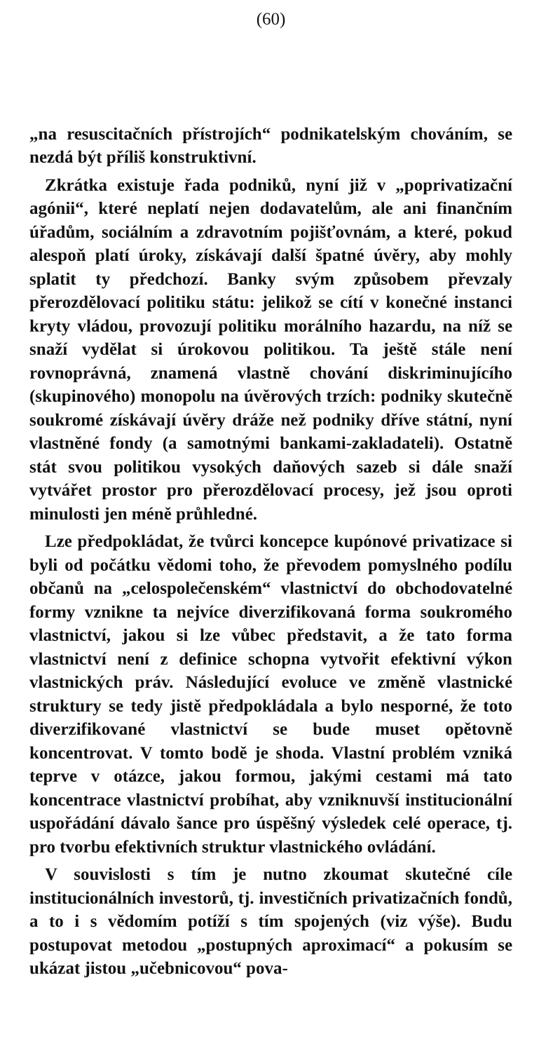(60)
„na resuscitačních přístrojích“ podnikatelským chováním, se nezdá být příliš konstruktivní.
Zkrátka existuje řada podniků, nyní již v „poprivatizační agónii“, které neplatí nejen dodavatelům, ale ani finančním úřadům, sociálním a zdravotním pojišťovnám, a které, pokud alespoň platí úroky, získávají další špatné úvěry, aby mohly splatit ty předchozí. Banky svým způsobem převzaly přerozdělovací politiku státu: jelikož se cítí v konečné instanci kryty vládou, provozují politiku morálního hazardu, na níž se snaží vydělat si úrokovou politikou. Ta ještě stále není rovnoprávná, znamená vlastně chování diskriminujícího (skupinového) monopolu na úvěrových trzích: podniky skutečně soukromé získávají úvěry dráže než podniky dříve státní, nyní vlastněné fondy (a samotnými bankami-zakladateli). Ostatně stát svou politikou vysokých daňových sazeb si dále snaží vytvářet prostor pro přerozdělovací procesy, jež jsou oproti minulosti jen méně průhledné.
Lze předpokládat, že tvůrci koncepce kupónové privatizace si byli od počátku vědomi toho, že převodem pomyslného podílu občanů na „celospolečenském“ vlastnictví do obchodovatelné formy vznikne ta nejvíce diverzifikovaná forma soukromého vlastnictví, jakou si lze vůbec představit, a že tato forma vlastnictví není z definice schopna vytvořit efektivní výkon vlastnických práv. Následující evoluce ve změně vlastnické struktury se tedy jistě předpokládala a bylo nesporné, že toto diverzifikované vlastnictví se bude muset opětovně koncentrovat. V tomto bodě je shoda. Vlastní problém vzniká teprve v otázce, jakou formou, jakými cestami má tato koncentrace vlastnictví probíhat, aby vzniknuvší institucionální uspořádání dávalo šance pro úspěšný výsledek celé operace, tj. pro tvorbu efektivních struktur vlastnického ovládání.
V souvislosti s tím je nutno zkoumat skutečné cíle institucionálních investorů, tj. investičních privatizačních fondů, a to i s vědomím potíží s tím spojených (viz výše). Budu postupovat metodou „postupných aproximací“ a pokusím se ukázat jistou „učebnicovou“ pova-